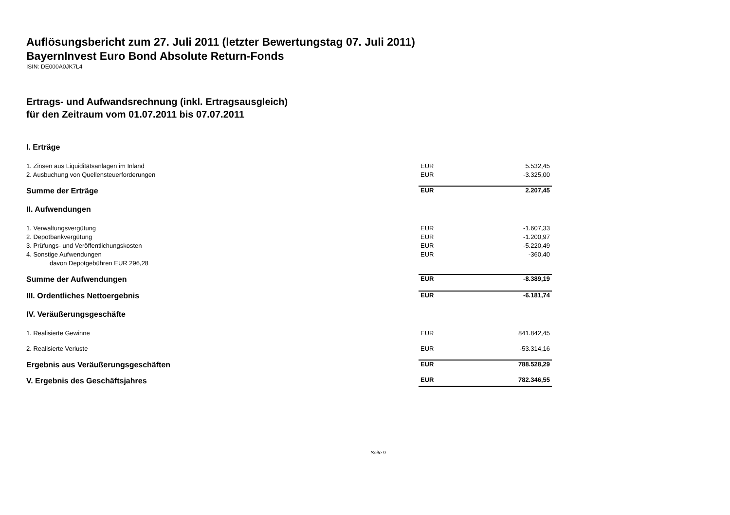Auflösungsbericht zum 27. Juli 2011 (letzter Bewertungstag 07. Juli 2011)
BayernInvest Euro Bond Absolute Return-Fonds
ISIN: DE000A0JK7L4
Ertrags- und Aufwandsrechnung (inkl. Ertragsausgleich)
für den Zeitraum vom 01.07.2011 bis 07.07.2011
| I. Erträge | | |
| 1. Zinsen aus Liquiditätsanlagen im Inland | EUR | 5.532,45 |
| 2. Ausbuchung von Quellensteuerforderungen | EUR | -3.325,00 |
| Summe der Erträge | EUR | 2.207,45 |
| II. Aufwendungen | | |
| 1. Verwaltungsvergütung | EUR | -1.607,33 |
| 2. Depotbankvergütung | EUR | -1.200,97 |
| 3. Prüfungs- und Veröffentlichungskosten | EUR | -5.220,49 |
| 4. Sonstige Aufwendungen | EUR | -360,40 |
| davon Depotgebühren EUR 296,28 | | |
| Summe der Aufwendungen | EUR | -8.389,19 |
| III. Ordentliches Nettoergebnis | EUR | -6.181,74 |
| IV. Veräußerungsgeschäfte | | |
| 1. Realisierte Gewinne | EUR | 841.842,45 |
| 2. Realisierte Verluste | EUR | -53.314,16 |
| Ergebnis aus Veräußerungsgeschäften | EUR | 788.528,29 |
| V. Ergebnis des Geschäftsjahres | EUR | 782.346,55 |
Seite 9